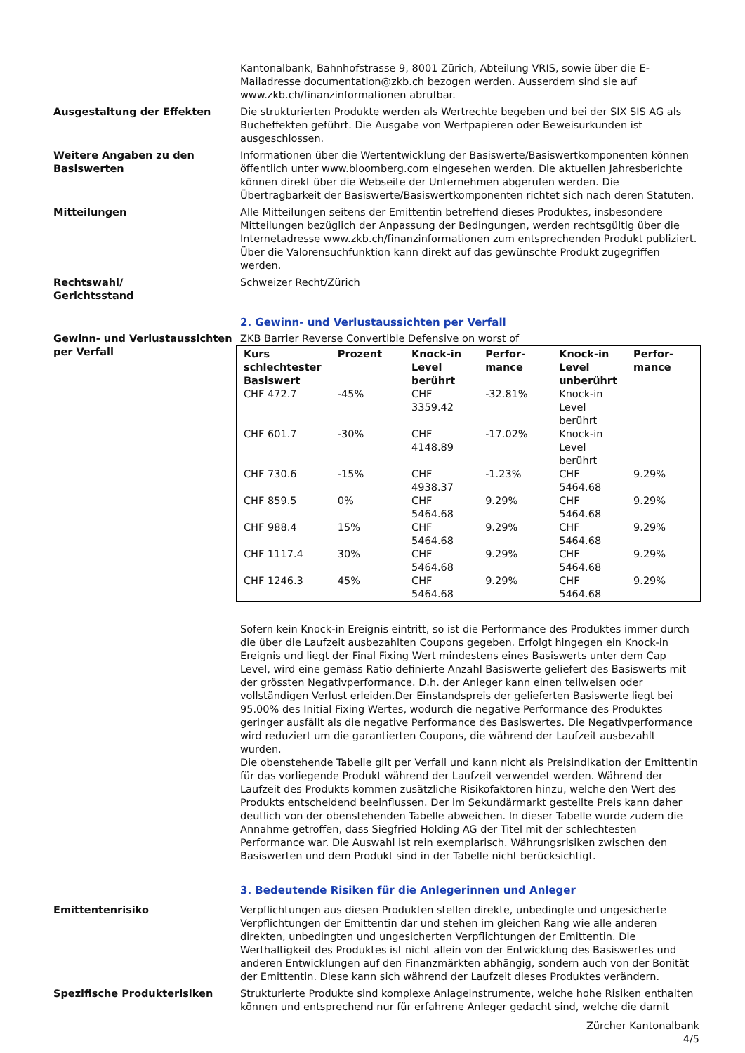Kantonalbank, Bahnhofstrasse 9, 8001 Zürich, Abteilung VRIS, sowie über die E-Mailadresse documentation@zkb.ch bezogen werden. Ausserdem sind sie auf www.zkb.ch/finanzinformationen abrufbar.
Ausgestaltung der Effekten Die strukturierten Produkte werden als Wertrechte begeben und bei der SIX SIS AG als Bucheffekten geführt. Die Ausgabe von Wertpapieren oder Beweisurkunden ist ausgeschlossen.
Weitere Angaben zu den Basiswerten
Informationen über die Wertentwicklung der Basiswerte/Basiswertkomponenten können öffentlich unter www.bloomberg.com eingesehen werden. Die aktuellen Jahresberichte können direkt über die Webseite der Unternehmen abgerufen werden. Die Übertragbarkeit der Basiswerte/Basiswertkomponenten richtet sich nach deren Statuten.
Mitteilungen Alle Mitteilungen seitens der Emittentin betreffend dieses Produktes, insbesondere Mitteilungen bezüglich der Anpassung der Bedingungen, werden rechtsgültig über die Internetadresse www.zkb.ch/finanzinformationen zum entsprechenden Produkt publiziert. Über die Valorensuchfunktion kann direkt auf das gewünschte Produkt zugegriffen werden.
Rechtswahl/
Gerichtsstand
Schweizer Recht/Zürich
2. Gewinn- und Verlustaussichten per Verfall
Gewinn- und Verlustaussichten per Verfall
ZKB Barrier Reverse Convertible Defensive on worst of
| Kurs schlechtester Basiswert | Prozent | Knock-in Level berührt | Perfor-mance | Knock-in Level unberührt | Perfor-mance |
| --- | --- | --- | --- | --- | --- |
| CHF 472.7 | -45% | CHF 3359.42 | -32.81% | Knock-in Level berührt | |
| CHF 601.7 | -30% | CHF 4148.89 | -17.02% | Knock-in Level berührt | |
| CHF 730.6 | -15% | CHF 4938.37 | -1.23% | CHF 5464.68 | 9.29% |
| CHF 859.5 | 0% | CHF 5464.68 | 9.29% | CHF 5464.68 | 9.29% |
| CHF 988.4 | 15% | CHF 5464.68 | 9.29% | CHF 5464.68 | 9.29% |
| CHF 1117.4 | 30% | CHF 5464.68 | 9.29% | CHF 5464.68 | 9.29% |
| CHF 1246.3 | 45% | CHF 5464.68 | 9.29% | CHF 5464.68 | 9.29% |
Sofern kein Knock-in Ereignis eintritt, so ist die Performance des Produktes immer durch die über die Laufzeit ausbezahlten Coupons gegeben. Erfolgt hingegen ein Knock-in Ereignis und liegt der Final Fixing Wert mindestens eines Basiswerts unter dem Cap Level, wird eine gemäss Ratio definierte Anzahl Basiswerte geliefert des Basiswerts mit der grössten Negativperformance. D.h. der Anleger kann einen teilweisen oder vollständigen Verlust erleiden.Der Einstandspreis der gelieferten Basiswerte liegt bei 95.00% des Initial Fixing Wertes, wodurch die negative Performance des Produktes geringer ausfällt als die negative Performance des Basiswertes. Die Negativperformance wird reduziert um die garantierten Coupons, die während der Laufzeit ausbezahlt wurden.
Die obenstehende Tabelle gilt per Verfall und kann nicht als Preisindikation der Emittentin für das vorliegende Produkt während der Laufzeit verwendet werden. Während der Laufzeit des Produkts kommen zusätzliche Risikofaktoren hinzu, welche den Wert des Produkts entscheidend beeinflussen. Der im Sekundärmarkt gestellte Preis kann daher deutlich von der obenstehenden Tabelle abweichen. In dieser Tabelle wurde zudem die Annahme getroffen, dass Siegfried Holding AG der Titel mit der schlechtesten Performance war. Die Auswahl ist rein exemplarisch. Währungsrisiken zwischen den Basiswerten und dem Produkt sind in der Tabelle nicht berücksichtigt.
3. Bedeutende Risiken für die Anlegerinnen und Anleger
Emittentenrisiko Verpflichtungen aus diesen Produkten stellen direkte, unbedingte und ungesicherte Verpflichtungen der Emittentin dar und stehen im gleichen Rang wie alle anderen direkten, unbedingten und ungesicherten Verpflichtungen der Emittentin. Die Werthaltigkeit des Produktes ist nicht allein von der Entwicklung des Basiswertes und anderen Entwicklungen auf den Finanzmärkten abhängig, sondern auch von der Bonität der Emittentin. Diese kann sich während der Laufzeit dieses Produktes verändern.
Spezifische Produkterisiken Strukturierte Produkte sind komplexe Anlageinstrumente, welche hohe Risiken enthalten können und entsprechend nur für erfahrene Anleger gedacht sind, welche die damit
Zürcher Kantonalbank
4/5